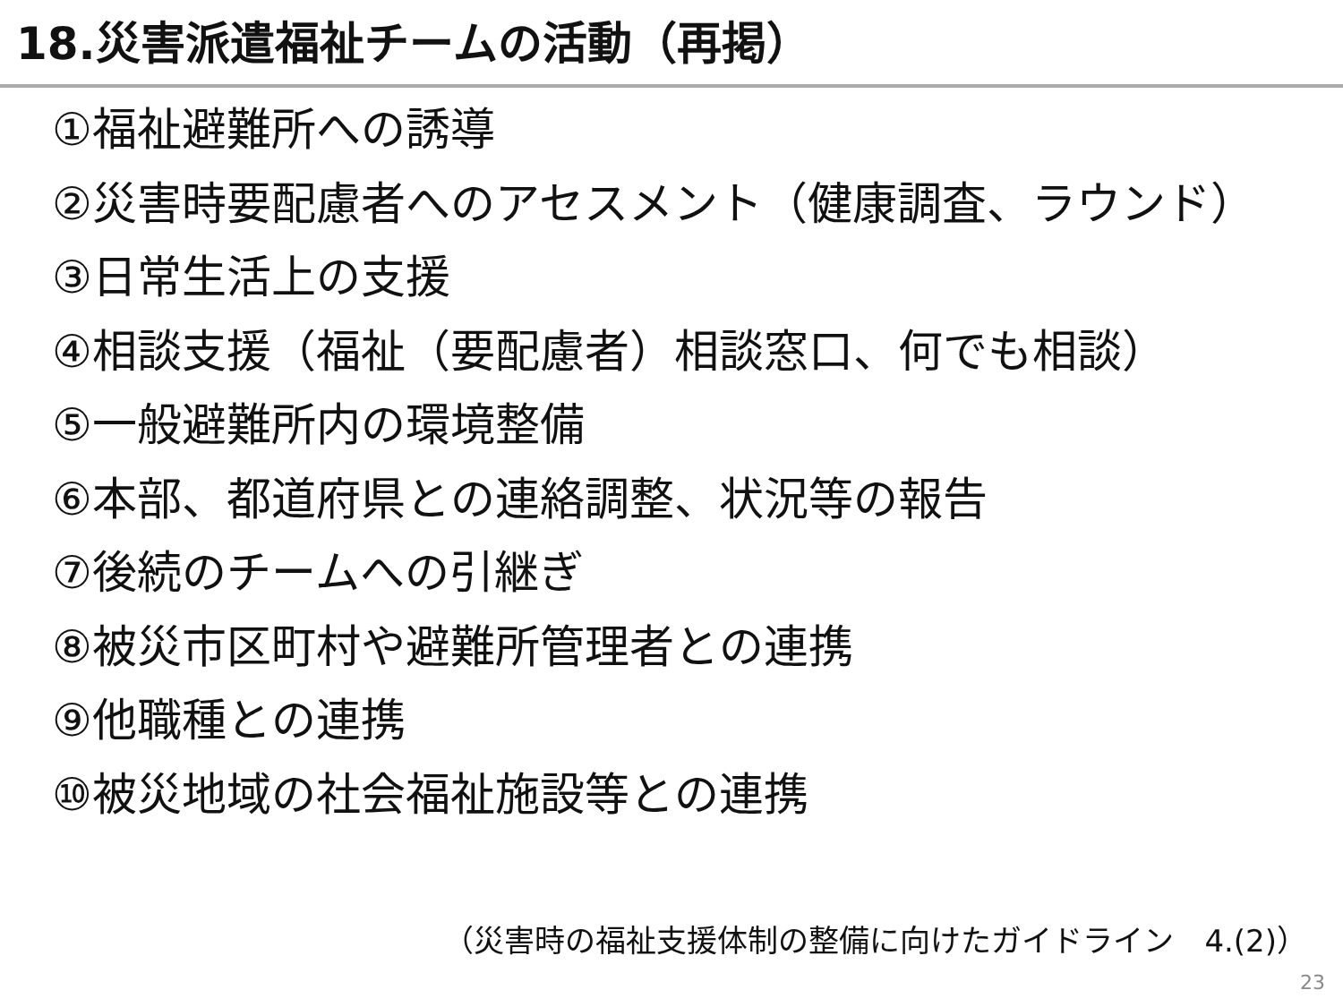18.災害派遣福祉チームの活動（再掲）
①福祉避難所への誘導
②災害時要配慮者へのアセスメント（健康調査、ラウンド）
③日常生活上の支援
④相談支援（福祉（要配慮者）相談窓口、何でも相談）
⑤一般避難所内の環境整備
⑥本部、都道府県との連絡調整、状況等の報告
⑦後続のチームへの引継ぎ
⑧被災市区町村や避難所管理者との連携
⑨他職種との連携
⑩被災地域の社会福祉施設等との連携
（災害時の福祉支援体制の整備に向けたガイドライン　4.(2)）
23